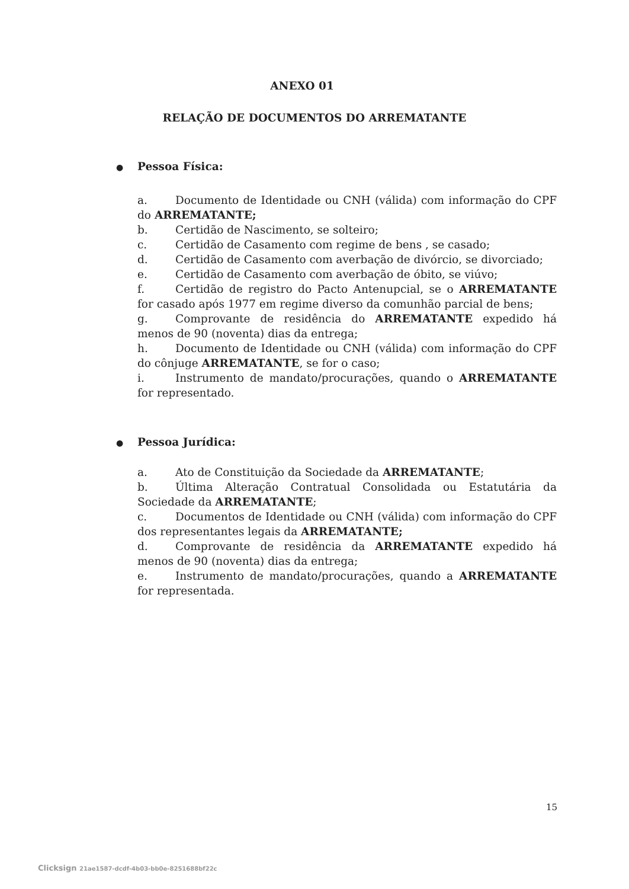ANEXO 01
RELAÇÃO DE DOCUMENTOS DO ARREMATANTE
● Pessoa Física:
a. Documento de Identidade ou CNH (válida) com informação do CPF do ARREMATANTE;
b. Certidão de Nascimento, se solteiro;
c. Certidão de Casamento com regime de bens , se casado;
d. Certidão de Casamento com averbação de divórcio, se divorciado;
e. Certidão de Casamento com averbação de óbito, se viúvo;
f. Certidão de registro do Pacto Antenupcial, se o ARREMATANTE for casado após 1977 em regime diverso da comunhão parcial de bens;
g. Comprovante de residência do ARREMATANTE expedido há menos de 90 (noventa) dias da entrega;
h. Documento de Identidade ou CNH (válida) com informação do CPF do cônjuge ARREMATANTE, se for o caso;
i. Instrumento de mandato/procurações, quando o ARREMATANTE for representado.
● Pessoa Jurídica:
a. Ato de Constituição da Sociedade da ARREMATANTE;
b. Última Alteração Contratual Consolidada ou Estatutária da Sociedade da ARREMATANTE;
c. Documentos de Identidade ou CNH (válida) com informação do CPF dos representantes legais da ARREMATANTE;
d. Comprovante de residência da ARREMATANTE expedido há menos de 90 (noventa) dias da entrega;
e. Instrumento de mandato/procurações, quando a ARREMATANTE for representada.
15
Clicksign 21ae1587-dcdf-4b03-bb0e-8251688bf22c